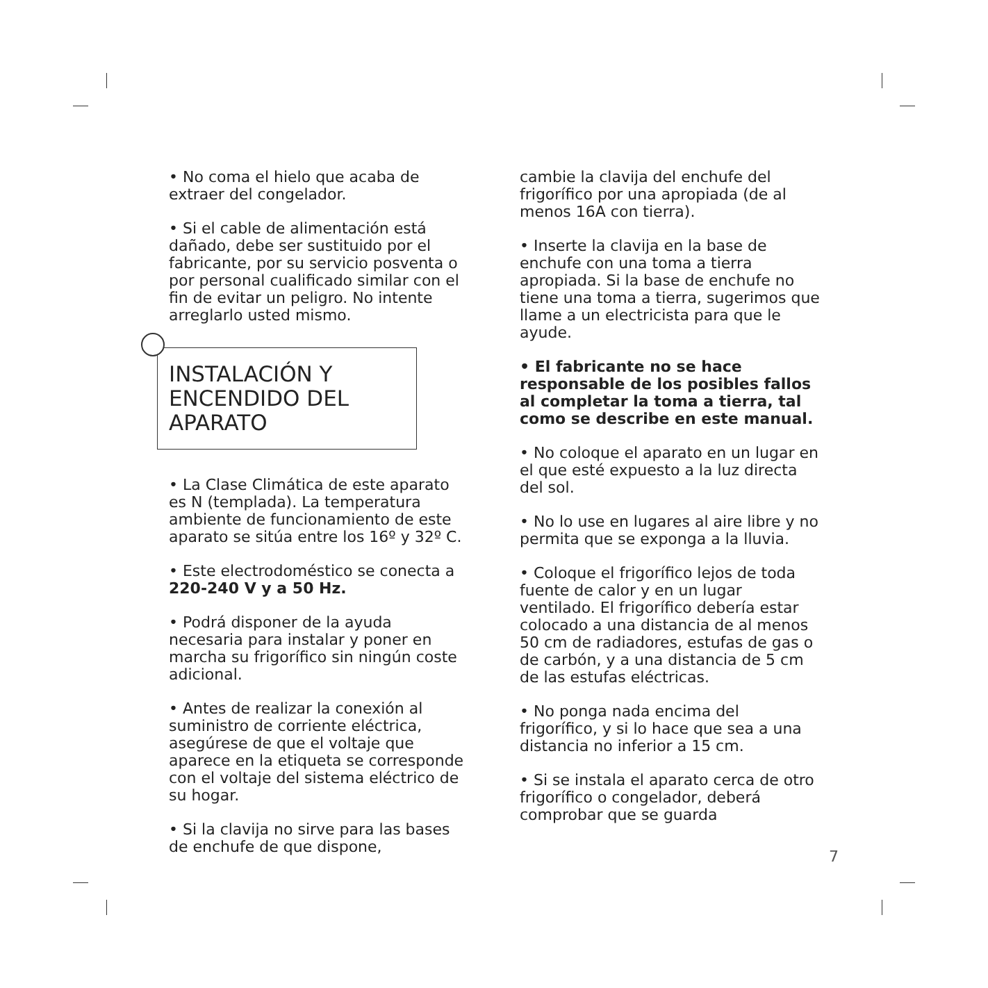• No coma el hielo que acaba de extraer del congelador.
• Si el cable de alimentación está dañado, debe ser sustituido por el fabricante, por su servicio posventa o por personal cualificado similar con el fin de evitar un peligro. No intente arreglarlo usted mismo.
INSTALACIÓN Y ENCENDIDO DEL APARATO
• La Clase Climática de este aparato es N (templada). La temperatura ambiente de funcionamiento de este aparato se sitúa entre los 16º y 32º C.
• Este electrodoméstico se conecta a 220-240 V y a 50 Hz.
• Podrá disponer de la ayuda necesaria para instalar y poner en marcha su frigorífico sin ningún coste adicional.
• Antes de realizar la conexión al suministro de corriente eléctrica, asegúrese de que el voltaje que aparece en la etiqueta se corresponde con el voltaje del sistema eléctrico de su hogar.
• Si la clavija no sirve para las bases de enchufe de que dispone,
cambie la clavija del enchufe del frigorífico por una apropiada (de al menos 16A con tierra).
• Inserte la clavija en la base de enchufe con una toma a tierra apropiada. Si la base de enchufe no tiene una toma a tierra, sugerimos que llame a un electricista para que le ayude.
• El fabricante no se hace responsable de los posibles fallos al completar la toma a tierra, tal como se describe en este manual.
• No coloque el aparato en un lugar en el que esté expuesto a la luz directa del sol.
• No lo use en lugares al aire libre y no permita que se exponga a la lluvia.
• Coloque el frigorífico lejos de toda fuente de calor y en un lugar ventilado. El frigorífico debería estar colocado a una distancia de al menos 50 cm de radiadores, estufas de gas o de carbón, y a una distancia de 5 cm de las estufas eléctricas.
• No ponga nada encima del frigorífico, y si lo hace que sea a una distancia no inferior a 15 cm.
• Si se instala el aparato cerca de otro frigorífico o congelador, deberá comprobar que se guarda
7